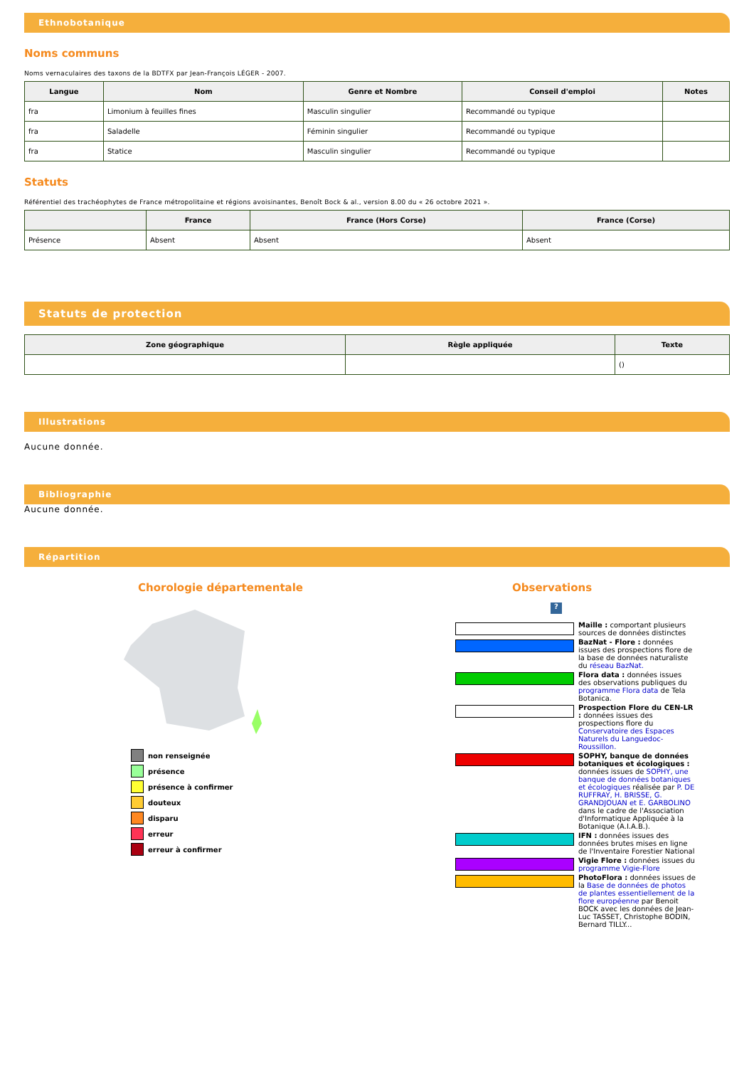Ethnobotanique
Noms communs
Noms vernaculaires des taxons de la BDTFX par Jean-François LÉGER - 2007.
| Langue | Nom | Genre et Nombre | Conseil d'emploi | Notes |
| --- | --- | --- | --- | --- |
| fra | Limonium à feuilles fines | Masculin singulier | Recommandé ou typique | |
| fra | Saladelle | Féminin singulier | Recommandé ou typique | |
| fra | Statice | Masculin singulier | Recommandé ou typique | |
Statuts
Référentiel des trachéophytes de France métropolitaine et régions avoisinantes, Benoît Bock & al., version 8.00 du « 26 octobre 2021 ».
| | France | France (Hors Corse) | France (Corse) |
| --- | --- | --- | --- |
| Présence | Absent | Absent | Absent |
Statuts de protection
| Zone géographique | Règle appliquée | Texte |
| --- | --- | --- |
| | | () |
Illustrations
Aucune donnée.
Bibliographie
Aucune donnée.
Répartition
Chorologie départementale
non renseignée
présence
présence à confirmer
douteux
disparu
erreur
erreur à confirmer
Observations
?
Maille : comportant plusieurs sources de données distinctes
BazNat - Flore : données issues des prospections flore de la base de données naturaliste du réseau BazNat.
Flora data : données issues des observations publiques du programme Flora data de Tela Botanica.
Prospection Flore du CEN-LR : données issues des prospections flore du Conservatoire des Espaces Naturels du Languedoc-Roussillon.
SOPHY, banque de données botaniques et écologiques : données issues de SOPHY, une banque de données botaniques et écologiques réalisée par P. DE RUFFRAY, H. BRISSE, G. GRANDJOUAN et E. GARBOLINO dans le cadre de l'Association d'Informatique Appliquée à la Botanique (A.I.A.B.).
IFN : données issues des données brutes mises en ligne de l'Inventaire Forestier National
Vigie Flore : données issues du programme Vigie-Flore
PhotoFlora : données issues de la Base de données de photos de plantes essentiellement de la flore européenne par Benoit BOCK avec les données de Jean-Luc TASSET, Christophe BODIN, Bernard TILLY...